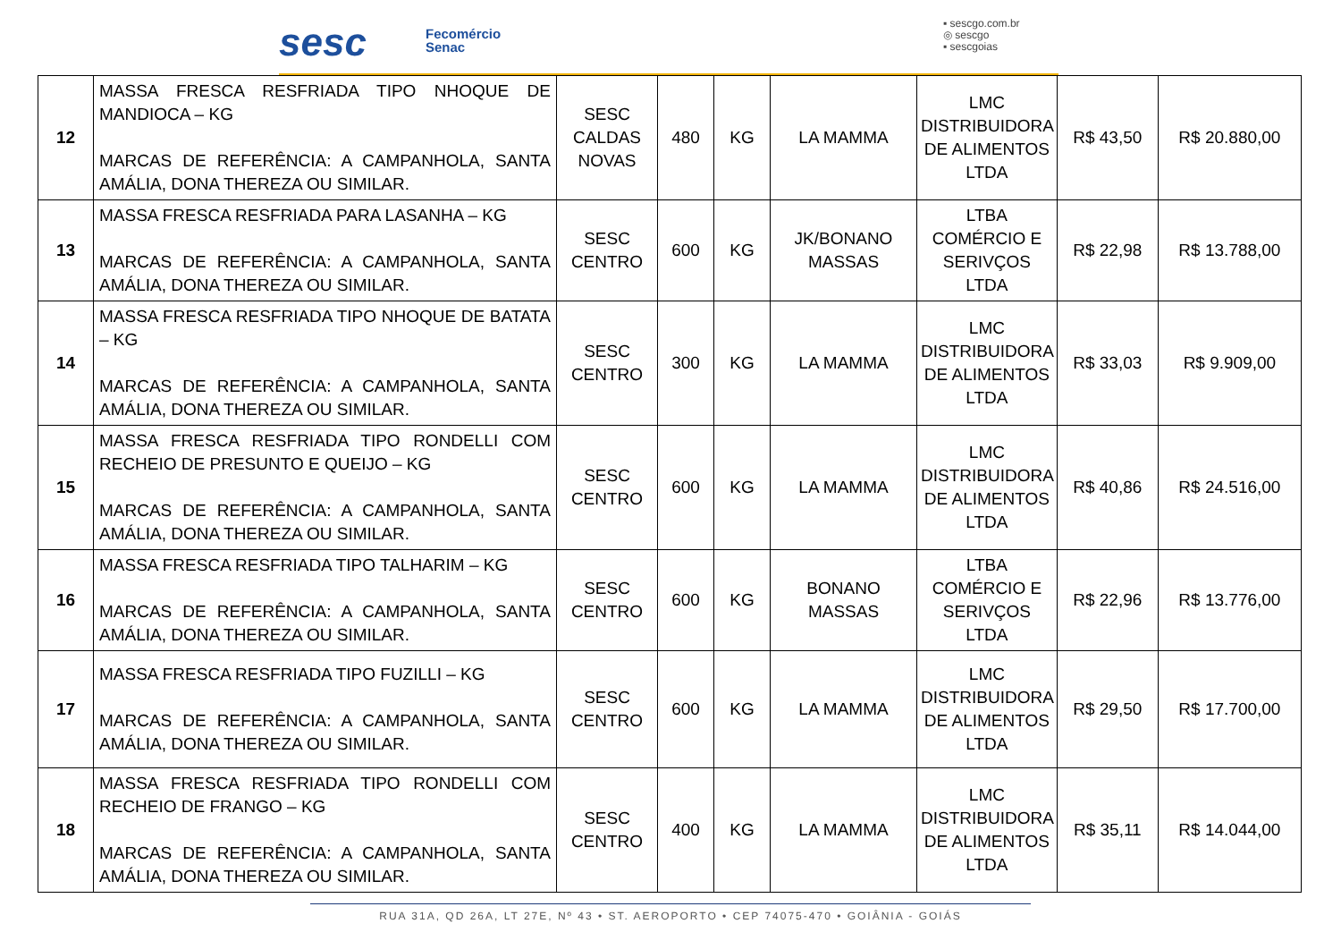sesc
Fecomércio
Senac
▪ sescgo.com.br
◎ sescgo
▪ sescgoias
| 12 | MASSA FRESCA RESFRIADA TIPO NHOQUE DE MANDIOCA – KG MARCAS DE REFERÊNCIA: A CAMPANHOLA, SANTA AMÁLIA, DONA THEREZA OU SIMILAR. | SESC CALDAS NOVAS | 480 | KG | LA MAMMA | LMC DISTRIBUIDORA DE ALIMENTOS LTDA | R$ 43,50 | R$ 20.880,00 |
| 13 | MASSA FRESCA RESFRIADA PARA LASANHA – KG MARCAS DE REFERÊNCIA: A CAMPANHOLA, SANTA AMÁLIA, DONA THEREZA OU SIMILAR. | SESC CENTRO | 600 | KG | JK/BONANO MASSAS | LTBA COMÉRCIO E SERIVÇOS LTDA | R$ 22,98 | R$ 13.788,00 |
| 14 | MASSA FRESCA RESFRIADA TIPO NHOQUE DE BATATA – KG MARCAS DE REFERÊNCIA: A CAMPANHOLA, SANTA AMÁLIA, DONA THEREZA OU SIMILAR. | SESC CENTRO | 300 | KG | LA MAMMA | LMC DISTRIBUIDORA DE ALIMENTOS LTDA | R$ 33,03 | R$ 9.909,00 |
| 15 | MASSA FRESCA RESFRIADA TIPO RONDELLI COM RECHEIO DE PRESUNTO E QUEIJO – KG MARCAS DE REFERÊNCIA: A CAMPANHOLA, SANTA AMÁLIA, DONA THEREZA OU SIMILAR. | SESC CENTRO | 600 | KG | LA MAMMA | LMC DISTRIBUIDORA DE ALIMENTOS LTDA | R$ 40,86 | R$ 24.516,00 |
| 16 | MASSA FRESCA RESFRIADA TIPO TALHARIM – KG MARCAS DE REFERÊNCIA: A CAMPANHOLA, SANTA AMÁLIA, DONA THEREZA OU SIMILAR. | SESC CENTRO | 600 | KG | BONANO MASSAS | LTBA COMÉRCIO E SERIVÇOS LTDA | R$ 22,96 | R$ 13.776,00 |
| 17 | MASSA FRESCA RESFRIADA TIPO FUZILLI – KG MARCAS DE REFERÊNCIA: A CAMPANHOLA, SANTA AMÁLIA, DONA THEREZA OU SIMILAR. | SESC CENTRO | 600 | KG | LA MAMMA | LMC DISTRIBUIDORA DE ALIMENTOS LTDA | R$ 29,50 | R$ 17.700,00 |
| 18 | MASSA FRESCA RESFRIADA TIPO RONDELLI COM RECHEIO DE FRANGO – KG MARCAS DE REFERÊNCIA: A CAMPANHOLA, SANTA AMÁLIA, DONA THEREZA OU SIMILAR. | SESC CENTRO | 400 | KG | LA MAMMA | LMC DISTRIBUIDORA DE ALIMENTOS LTDA | R$ 35,11 | R$ 14.044,00 |
RUA 31A, QD 26A, LT 27E, Nº 43 • ST. AEROPORTO • CEP 74075-470 • GOIÂNIA - GOIÁS